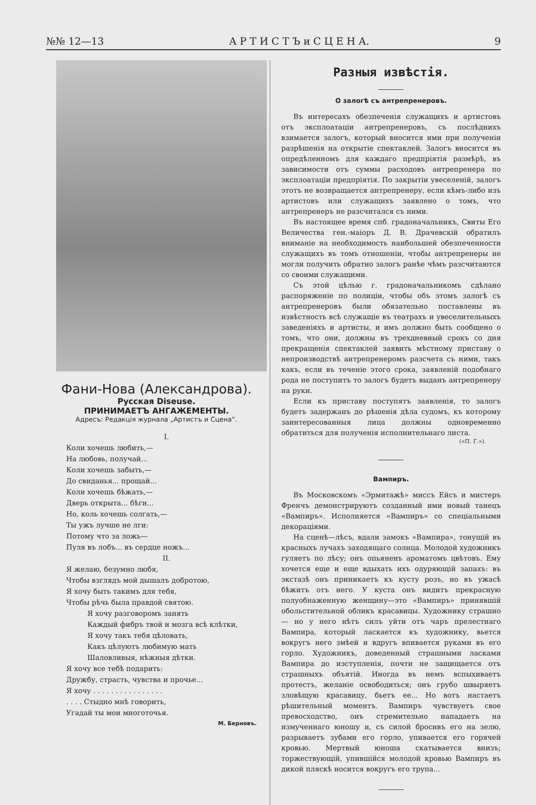№№ 12—13 А Р Т И С Т Ъ и С Ц Е Н А. 9
Фани-Нова (Александрова).
Русская Diseuse.
ПРИНИМАЕТЪ АНГАЖЕМЕНТЫ.
Адресъ: Редакція журнала „Артистъ и Сцена“.
I.
Коли хочешь любить,—
На любовь, получай...
Коли хочешь забыть,—
До свиданья... прощай...
Коли хочешь бѣжать,—
Дверь открыта... бѣги...
Но, коль хочешь солгать,—
Ты ужъ лучше не лги:
Потому что за ложь—
Пуля въ лобъ... въ сердце ножъ...
II.
Я желаю, безумно любя,
Чтобы взглядъ мой дышалъ добротою,
Я хочу быть такимъ для тебя,
Чтобы рѣчь была правдой святою.
Я хочу разговоромъ занять
Каждый фибръ твой и мозга всѣ клѣтки,
Я хочу такъ тебя цѣловать,
Какъ цѣлуютъ любимую мать
Шаловливыя, нѣжныя дѣтки.
Я хочу все тебѣ подарить:
Дружбу, страсть, чувства и прочье...
Я хочу . . . . . . . . . . . . . . . .
. . . . Стыдно мнѣ говорить,
Угадай ты мои многоточья.
М. Берновъ.
Разныя извѣстія.
О залогѣ съ антрепренеровъ.
Въ интересахъ обезпеченія служащихъ и артистовъ отъ эксплоатаціи антрепренеровъ, съ послѣднихъ взимается залогъ, который вносится ими при полученіи разрѣшенія на открытіе спектаклей. Залогъ вносится въ опредѣленномъ для каждаго предпріятія размѣрѣ, въ зависимости отъ суммы расходовъ антрепренера по эксплоатаціи предпріятія. По закрытіи увеселеній, залогъ этотъ не возвращается антрепренеру, если кѣмъ-либо изъ артистовъ или служащихъ заявлено о томъ, что антрепренеръ не разсчитался съ ними.
Въ настоящее время спб. градоначальникъ, Свиты Его Величества ген.-маіоръ Д. В. Драчевскій обратилъ вниманіе на необходимость наибольшей обезпеченности служащихъ въ томъ отношеніи, чтобы антрепренеры не могли получить обратно залогъ ранѣе чѣмъ разсчитаются со своими служащими.
Съ этой цѣлью г. градоначальникомъ сдѣлано распоряженіе по полиціи, чтобы объ этомъ залогѣ съ антрепренеровъ были обязательно поставлены въ извѣстность всѣ служащіе въ театрахъ и увеселительныхъ заведеніяхъ и артисты, и имъ должно быть сообщено о томъ, что они, должны въ трехдневный срокъ со дня прекращенія спектаклей заявить мѣстному приставу о непроизводствѣ антрепренеромъ разсчета съ ними, такъ какъ, если въ теченіе этого срока, заявленій подобнаго рода не поступитъ то залогъ будетъ выданъ антрепренеру на руки.
Если къ приставу поступятъ заявленія, то залогъ будетъ задержанъ до рѣшенія дѣла судомъ, къ которому заинтересованныя лица должны одновременно обратиться для полученія исполнительнаго листа.
(«П. Г.»).
Вампиръ.
Въ Московскомъ «Эрмитажѣ» миссъ Ейсъ и мистеръ Френчъ демонстрируютъ созданный ими новый танецъ «Вампиръ». Исполняется «Вампиръ» со спеціальными декораціями.
На сценѣ—лѣсъ, вдали замокъ «Вампира», тонущій въ красныхъ лучахъ заходящаго солнца. Молодой художникъ гуляетъ по лѣсу; онъ опьяненъ ароматомъ цвѣтовъ. Ему хочется еще и еще вдыхать ихъ одуряющій запахъ: въ экстазѣ онъ приникаетъ къ кусту розъ, но въ ужасѣ бѣжитъ отъ него. У куста онъ видитъ прекрасную полуобнаженную женщину—это «Вампиръ» принявшій обольстительной обликъ красавицы. Художнику страшно — но у него нѣтъ силъ уйти отъ чаръ прелестнаго Вампира, который ласкается къ художнику, вьется вокругъ него змѣей и вдругъ впивается руками въ его горло. Художникъ, доведенный страшными ласками Вампира до изступленія, почти не защищается отъ страшныхъ объятій. Иногда въ немъ вспыхиваетъ протестъ, желаніе освободиться; онъ грубо швыряетъ зловѣщую красавицу, бьетъ ее... Но вотъ настаетъ рѣшительный моментъ. Вампиръ чувствуетъ свое превосходство, онъ стремительно нападаетъ на измученнаго юношу и, съ силой бросивъ его на зелю, разрываетъ зубами его горло, упивается его горячей кровью. Мертвый юноша скатывается внизъ; торжествующій, упившійся молодой кровью Вампиръ въ дикой пляскѣ носится вокругъ его трупа...